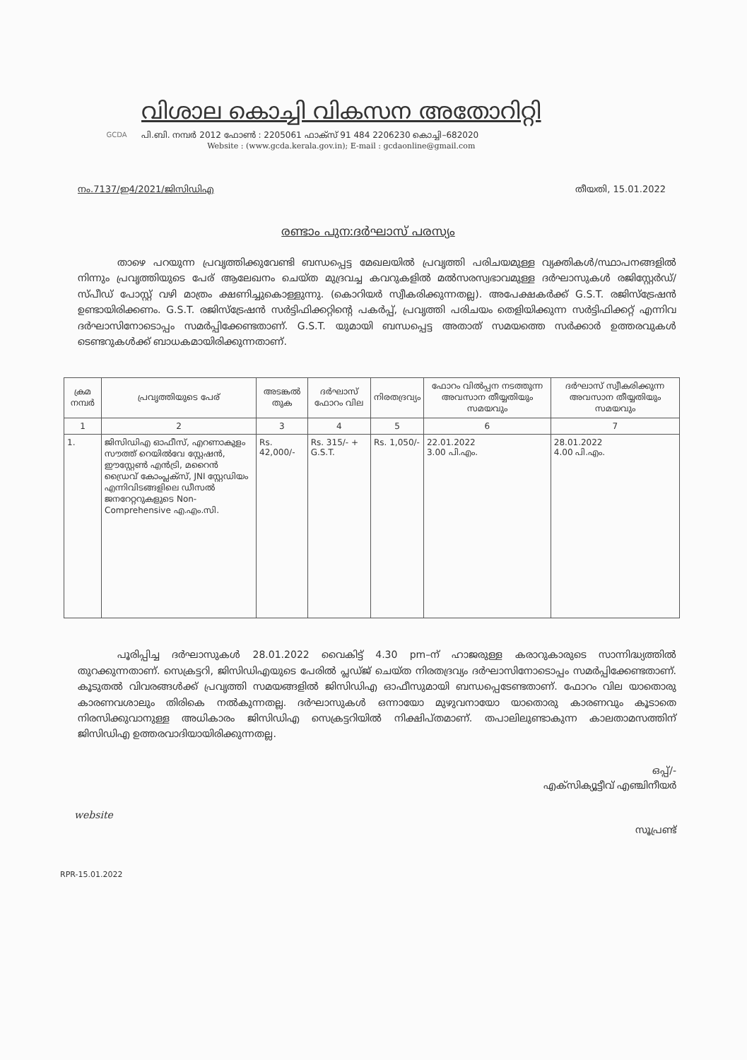GCDA
വിശാല കൊച്ചി വികസന അതോറിറ്റി
പി.ബി. നമ്പർ 2012 ഫോൺ : 2205061 ഫാക്സ് 91 484 2206230 കൊച്ചി–682020
Website : (www.gcda.kerala.gov.in); E-mail : gcdaonline@gmail.com
നം.7137/ഇ4/2021/ജിസിഡിഎ തീയതി, 15.01.2022
രണ്ടാം പുന:ദർഘാസ് പരസ്യം
    താഴെ പറയുന്ന പ്രവൃത്തിക്കുവേണ്ടി ബന്ധപ്പെട്ട മേഖലയിൽ പ്രവൃത്തി പരിചയമുള്ള വ്യക്തികൾ/സ്ഥാപനങ്ങളിൽ നിന്നും പ്രവൃത്തിയുടെ പേര് ആലേഖനം ചെയ്ത മുദ്രവച്ച കവറുകളിൽ മൽസരസ്വഭാവമുള്ള ദർഘാസുകൾ രജിസ്റ്റേർഡ്/സ്പീഡ് പോസ്റ്റ് വഴി മാത്രം ക്ഷണിച്ചുകൊള്ളുന്നു. (കൊറിയർ സ്വീകരിക്കുന്നതല്ല). അപേക്ഷകർക്ക് G.S.T. രജിസ്ട്രേഷൻ ഉണ്ടായിരിക്കണം. G.S.T. രജിസ്ട്രേഷൻ സർട്ടിഫിക്കറ്റിന്റെ പകർപ്പ്, പ്രവൃത്തി പരിചയം തെളിയിക്കുന്ന സർട്ടിഫിക്കറ്റ് എന്നിവ ദർഘാസിനോടൊപ്പം സമർപ്പിക്കേണ്ടതാണ്. G.S.T. യുമായി ബന്ധപ്പെട്ട അതാത് സമയത്തെ സർക്കാർ ഉത്തരവുകൾ ടെണ്ടറുകൾക്ക് ബാധകമായിരിക്കുന്നതാണ്.
| ക്രമ നമ്പർ | പ്രവൃത്തിയുടെ പേര് | അടങ്കൽ തുക | ദർഘാസ് ഫോറം വില | നിരതദ്രവ്യം | ഫോറം വിൽപ്പന നടത്തുന്ന അവസാന തീയ്യതിയും സമയവും | ദർഘാസ് സ്വീകരിക്കുന്ന അവസാന തീയ്യതിയും സമയവും |
| --- | --- | --- | --- | --- | --- | --- |
| 1 | 2 | 3 | 4 | 5 | 6 | 7 |
| 1. | ജിസിഡിഎ ഓഫീസ്, എറണാകുളം സൗത്ത് റെയിൽവേ സ്റ്റേഷൻ, ഈസ്റ്റേൺ എൻട്രി, മറൈൻ ഡ്രൈവ് കോംപ്ലക്സ്, JNI സ്റ്റേഡിയം എന്നിവിടങ്ങളിലെ ഡീസൽ ജനറേറ്ററുകളുടെ Non-Comprehensive എ.എം.സി. | Rs. 42,000/- | Rs. 315/- + G.S.T. | Rs. 1,050/- | 22.01.2022 3.00 പി.എം. | 28.01.2022 4.00 പി.എം. |
    പൂരിപ്പിച്ച ദർഘാസുകൾ 28.01.2022 വൈകിട്ട് 4.30 pm–ന് ഹാജരുള്ള കരാറുകാരുടെ സാന്നിദ്ധ്യത്തിൽ തുറക്കുന്നതാണ്. സെക്രട്ടറി, ജിസിഡിഎയുടെ പേരിൽ പ്ലഡ്ജ് ചെയ്ത നിരതദ്രവ്യം ദർഘാസിനോടൊപ്പം സമർപ്പിക്കേണ്ടതാണ്. കൂടുതൽ വിവരങ്ങൾക്ക് പ്രവൃത്തി സമയങ്ങളിൽ ജിസിഡിഎ ഓഫീസുമായി ബന്ധപ്പെടേണ്ടതാണ്. ഫോറം വില യാതൊരു കാരണവശാലും തിരികെ നൽകുന്നതല്ല. ദർഘാസുകൾ ഒന്നായോ മുഴുവനായോ യാതൊരു കാരണവും കൂടാതെ നിരസിക്കുവാനുള്ള അധികാരം ജിസിഡിഎ സെക്രട്ടറിയിൽ നിക്ഷിപ്തമാണ്. തപാലിലുണ്ടാകുന്ന കാലതാമസത്തിന് ജിസിഡിഎ ഉത്തരവാദിയായിരിക്കുന്നതല്ല.
ഒപ്പ്/-
എക്സിക്യൂട്ടീവ് എഞ്ചിനീയർ
സൂപ്രണ്ട്
website
RPR-15.01.2022